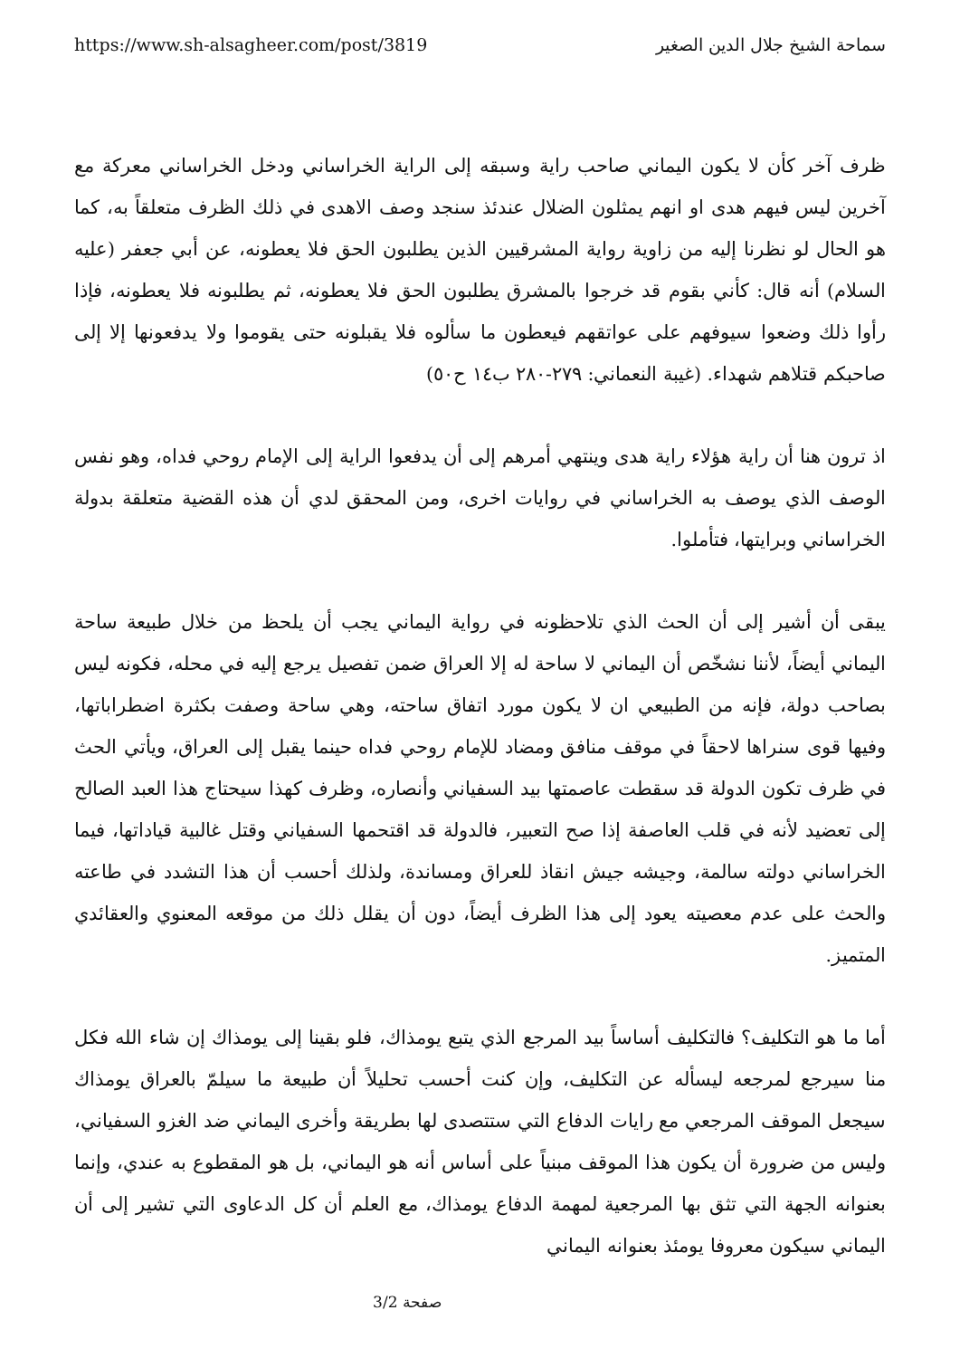https://www.sh-alsagheer.com/post/3819 سماحة الشيخ جلال الدين الصغير
ظرف آخر كأن لا يكون اليماني صاحب راية وسبقه إلى الراية الخراساني ودخل الخراساني معركة مع آخرين ليس فيهم هدى او انهم يمثلون الضلال عندئذ سنجد وصف الاهدى في ذلك الظرف متعلقاً به، كما هو الحال لو نظرنا إليه من زاوية رواية المشرقيين الذين يطلبون الحق فلا يعطونه، عن أبي جعفر (عليه السلام) أنه قال: كأني بقوم قد خرجوا بالمشرق يطلبون الحق فلا يعطونه، ثم يطلبونه فلا يعطونه، فإذا رأوا ذلك وضعوا سيوفهم على عواتقهم فيعطون ما سألوه فلا يقبلونه حتى يقوموا ولا يدفعونها إلا إلى صاحبكم قتلاهم شهداء. (غيبة النعماني: ٢٧٩-٢٨٠ ب١٤ ح٥٠)
اذ ترون هنا أن راية هؤلاء راية هدى وينتهي أمرهم إلى أن يدفعوا الراية إلى الإمام روحي فداه، وهو نفس الوصف الذي يوصف به الخراساني في روايات اخرى، ومن المحقق لدي أن هذه القضية متعلقة بدولة الخراساني وبرايتها، فتأملوا.
يبقى أن أشير إلى أن الحث الذي تلاحظونه في رواية اليماني يجب أن يلحظ من خلال طبيعة ساحة اليماني أيضاً، لأننا نشخّص أن اليماني لا ساحة له إلا العراق ضمن تفصيل يرجع إليه في محله، فكونه ليس بصاحب دولة، فإنه من الطبيعي ان لا يكون مورد اتفاق ساحته، وهي ساحة وصفت بكثرة اضطراباتها، وفيها قوى سنراها لاحقاً في موقف منافق ومضاد للإمام روحي فداه حينما يقبل إلى العراق، ويأتي الحث في ظرف تكون الدولة قد سقطت عاصمتها بيد السفياني وأنصاره، وظرف كهذا سيحتاج هذا العبد الصالح إلى تعضيد لأنه في قلب العاصفة إذا صح التعبير، فالدولة قد اقتحمها السفياني وقتل غالبية قياداتها، فيما الخراساني دولته سالمة، وجيشه جيش انقاذ للعراق ومساندة، ولذلك أحسب أن هذا التشدد في طاعته والحث على عدم معصيته يعود إلى هذا الظرف أيضاً، دون أن يقلل ذلك من موقعه المعنوي والعقائدي المتميز.
أما ما هو التكليف؟ فالتكليف أساساً بيد المرجع الذي يتبع يومذاك، فلو بقينا إلى يومذاك إن شاء الله فكل منا سيرجع لمرجعه ليسأله عن التكليف، وإن كنت أحسب تحليلاً أن طبيعة ما سيلمّ بالعراق يومذاك سيجعل الموقف المرجعي مع رايات الدفاع التي ستتصدى لها بطريقة وأخرى اليماني ضد الغزو السفياني، وليس من ضرورة أن يكون هذا الموقف مبنياً على أساس أنه هو اليماني، بل هو المقطوع به عندي، وإنما بعنوانه الجهة التي تثق بها المرجعية لمهمة الدفاع يومذاك، مع العلم أن كل الدعاوى التي تشير إلى أن اليماني سيكون معروفا يومئذ بعنوانه اليماني
صفحة 3/2